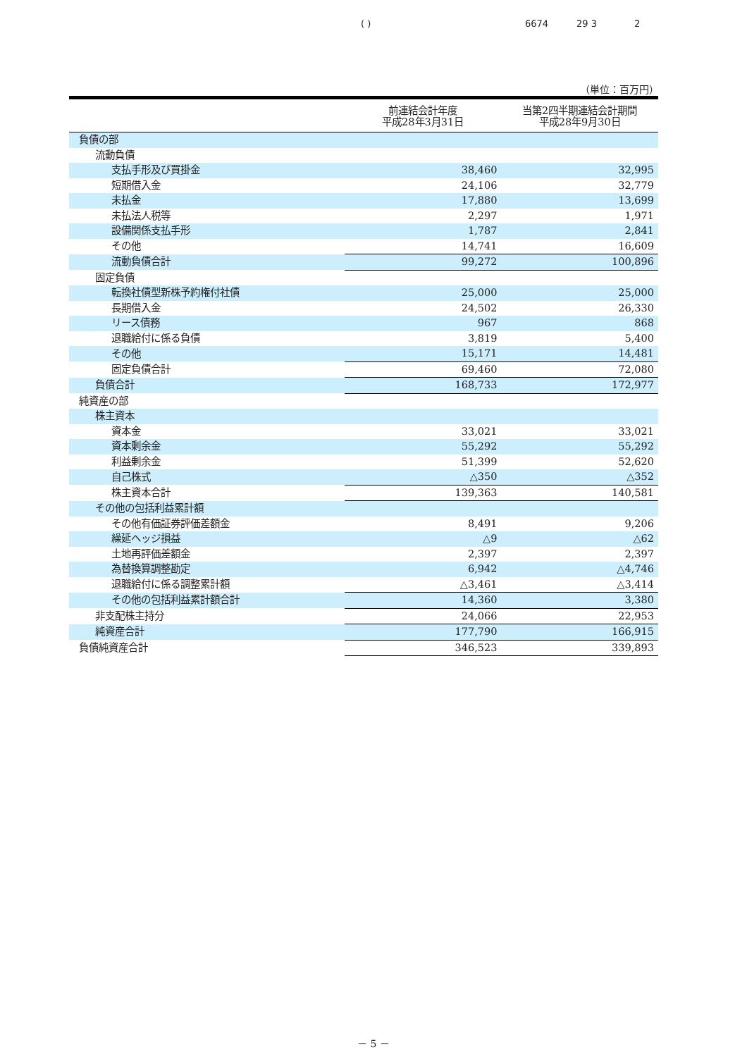( ) 6674 29 3 2
（単位：百万円）
| | 前連結会計年度 平成28年3月31日 | 当第2四半期連結会計期間 平成28年9月30日 |
| --- | --- | --- |
| 負債の部 | | |
| 流動負債 | | |
| 支払手形及び買掛金 | 38,460 | 32,995 |
| 短期借入金 | 24,106 | 32,779 |
| 未払金 | 17,880 | 13,699 |
| 未払法人税等 | 2,297 | 1,971 |
| 設備関係支払手形 | 1,787 | 2,841 |
| その他 | 14,741 | 16,609 |
| 流動負債合計 | 99,272 | 100,896 |
| 固定負債 | | |
| 転換社債型新株予約権付社債 | 25,000 | 25,000 |
| 長期借入金 | 24,502 | 26,330 |
| リース債務 | 967 | 868 |
| 退職給付に係る負債 | 3,819 | 5,400 |
| その他 | 15,171 | 14,481 |
| 固定負債合計 | 69,460 | 72,080 |
| 負債合計 | 168,733 | 172,977 |
| 純資産の部 | | |
| 株主資本 | | |
| 資本金 | 33,021 | 33,021 |
| 資本剰余金 | 55,292 | 55,292 |
| 利益剰余金 | 51,399 | 52,620 |
| 自己株式 | △350 | △352 |
| 株主資本合計 | 139,363 | 140,581 |
| その他の包括利益累計額 | | |
| その他有価証券評価差額金 | 8,491 | 9,206 |
| 繰延ヘッジ損益 | △9 | △62 |
| 土地再評価差額金 | 2,397 | 2,397 |
| 為替換算調整勘定 | 6,942 | △4,746 |
| 退職給付に係る調整累計額 | △3,461 | △3,414 |
| その他の包括利益累計額合計 | 14,360 | 3,380 |
| 非支配株主持分 | 24,066 | 22,953 |
| 純資産合計 | 177,790 | 166,915 |
| 負債純資産合計 | 346,523 | 339,893 |
－ 5 －